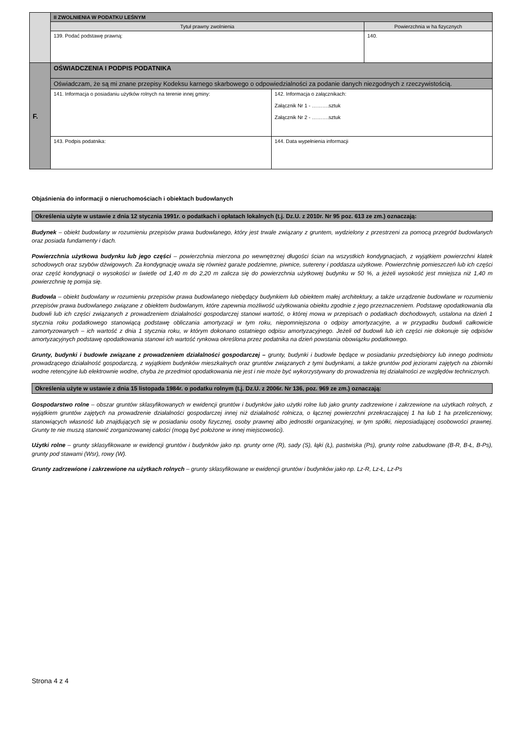| | II ZWOLNIENIA W PODATKU LEŚNYM | | |
| | Tytuł prawny zwolnienia | | Powierzchnia w ha fizycznych |
| | 139. Podać podstawę prawną: | | 140. |
| F. | OŚWIADCZENIA I PODPIS PODATNIKA | | |
| | Oświadczam, że są mi znane przepisy Kodeksu karnego skarbowego o odpowiedzialności za podanie danych niezgodnych z rzeczywistością. | | |
| | 141. Informacja o posiadaniu użytków rolnych na terenie innej gminy: | 142. Informacja o załącznikach: Załącznik Nr 1 - ……….sztuk Załącznik Nr 2 - ……….sztuk | |
| | 143. Podpis podatnika: | 144. Data wypełnienia informacji | |
Objaśnienia do informacji o nieruchomościach i obiektach budowlanych
Określenia użyte w ustawie z dnia 12 stycznia 1991r. o podatkach i opłatach lokalnych (t.j. Dz.U. z 2010r. Nr 95 poz. 613 ze zm.) oznaczają:
Budynek – obiekt budowlany w rozumieniu przepisów prawa budowlanego, który jest trwale związany z gruntem, wydzielony z przestrzeni za pomocą przegród budowlanych oraz posiada fundamenty i dach.
Powierzchnia użytkowa budynku lub jego części – powierzchnia mierzona po wewnętrznej długości ścian na wszystkich kondygnacjach, z wyjątkiem powierzchni klatek schodowych oraz szybów dźwigowych. Za kondygnację uważa się również garaże podziemne, piwnice, sutereny i poddasza użytkowe. Powierzchnię pomieszczeń lub ich części oraz część kondygnacji o wysokości w świetle od 1,40 m do 2,20 m zalicza się do powierzchnia użytkowej budynku w 50 %, a jeżeli wysokość jest mniejsza niż 1,40 m powierzchnię tę pomija się.
Budowla – obiekt budowlany w rozumieniu przepisów prawa budowlanego niebędący budynkiem lub obiektem małej architektury, a także urządzenie budowlane w rozumieniu przepisów prawa budowlanego związane z obiektem budowlanym, które zapewnia możliwość użytkowania obiektu zgodnie z jego przeznaczeniem. Podstawę opodatkowania dla budowli lub ich części związanych z prowadzeniem działalności gospodarczej stanowi wartość, o której mowa w przepisach o podatkach dochodowych, ustalona na dzień 1 stycznia roku podatkowego stanowiącą podstawę obliczania amortyzacji w tym roku, niepomniejszona o odpisy amortyzacyjne, a w przypadku budowli całkowicie zamortyzowanych – ich wartość z dnia 1 stycznia roku, w którym dokonano ostatniego odpisu amortyzacyjnego. Jeżeli od budowli lub ich części nie dokonuje się odpisów amortyzacyjnych podstawę opodatkowania stanowi ich wartość rynkowa określona przez podatnika na dzień powstania obowiązku podatkowego.
Grunty, budynki i budowle związane z prowadzeniem działalności gospodarczej – grunty, budynki i budowle będące w posiadaniu przedsiębiorcy lub innego podmiotu prowadzącego działalność gospodarczą, z wyjątkiem budynków mieszkalnych oraz gruntów związanych z tymi budynkami, a także gruntów pod jeziorami zajętych na zbiorniki wodne retencyjne lub elektrownie wodne, chyba że przedmiot opodatkowania nie jest i nie może być wykorzystywany do prowadzenia tej działalności ze względów technicznych.
Określenia użyte w ustawie z dnia 15 listopada 1984r. o podatku rolnym (t.j. Dz.U. z 2006r. Nr 136, poz. 969 ze zm.) oznaczają:
Gospodarstwo rolne – obszar gruntów sklasyfikowanych w ewidencji gruntów i budynków jako użytki rolne lub jako grunty zadrzewione i zakrzewione na użytkach rolnych, z wyjątkiem gruntów zajętych na prowadzenie działalności gospodarczej innej niż działalność rolnicza, o łącznej powierzchni przekraczającej 1 ha lub 1 ha przeliczeniowy, stanowiących własność lub znajdujących się w posiadaniu osoby fizycznej, osoby prawnej albo jednostki organizacyjnej, w tym spółki, nieposiadającej osobowości prawnej. Grunty te nie muszą stanowić zorganizowanej całości (mogą być położone w innej miejscowości).
Użytki rolne – grunty sklasyfikowane w ewidencji gruntów i budynków jako np. grunty orne (R), sady (S), łąki (Ł), pastwiska (Ps), grunty rolne zabudowane (B-R, B-Ł, B-Ps), grunty pod stawami (Wsr), rowy (W).
Grunty zadrzewione i zakrzewione na użytkach rolnych – grunty sklasyfikowane w ewidencji gruntów i budynków jako np. Lz-R, Lz-Ł, Lz-Ps
Strona 4 z 4